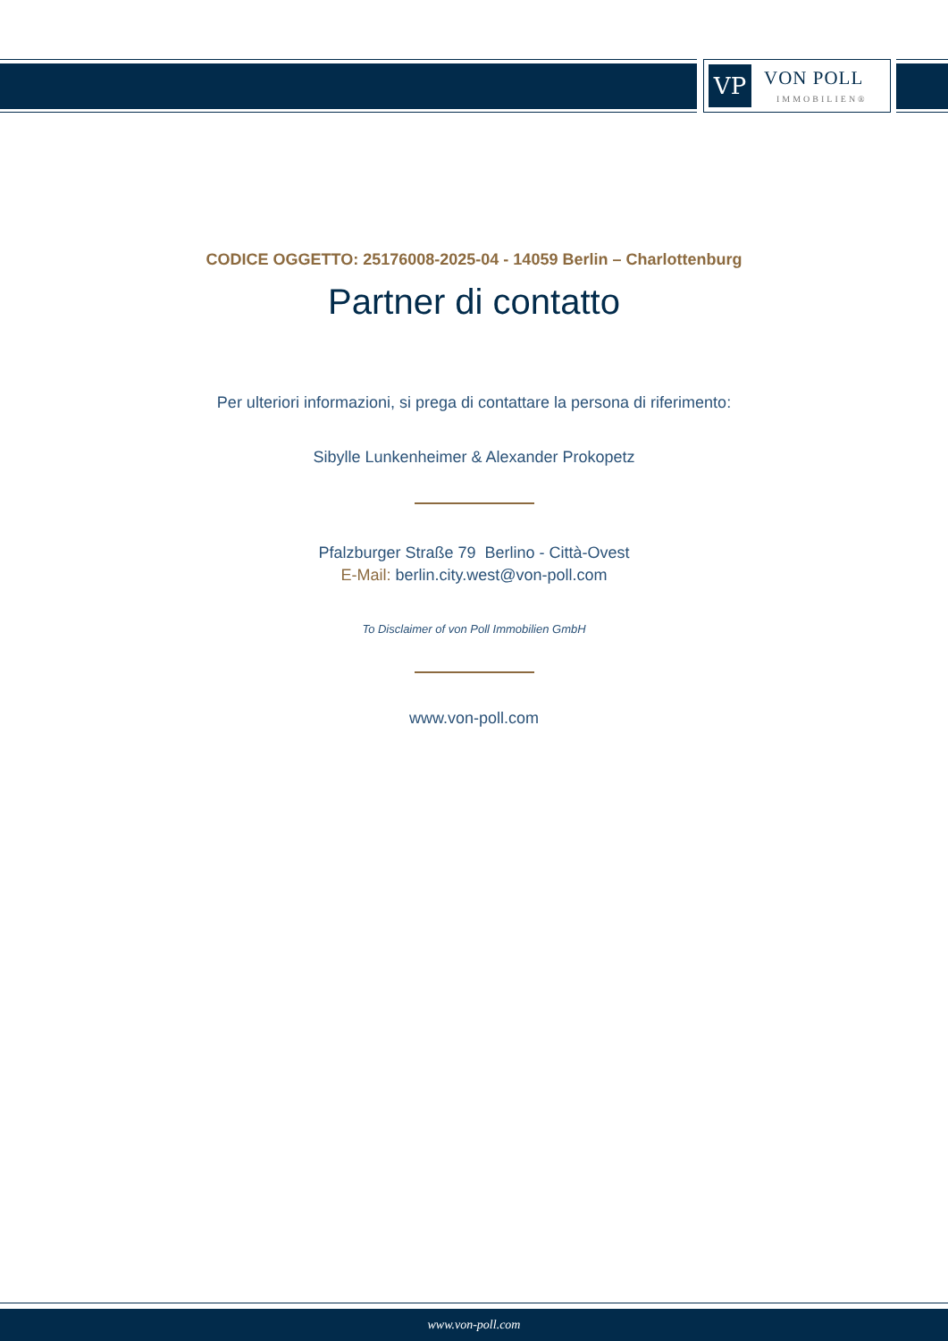VP
VON POLL
IMMOBILIEN®
CODICE OGGETTO: 25176008-2025-04 - 14059 Berlin – Charlottenburg
Partner di contatto
Per ulteriori informazioni, si prega di contattare la persona di riferimento:
Sibylle Lunkenheimer & Alexander Prokopetz
Pfalzburger Straße 79 Berlino - Città-Ovest
E-Mail: berlin.city.west@von-poll.com
To Disclaimer of von Poll Immobilien GmbH
www.von-poll.com
www.von-poll.com